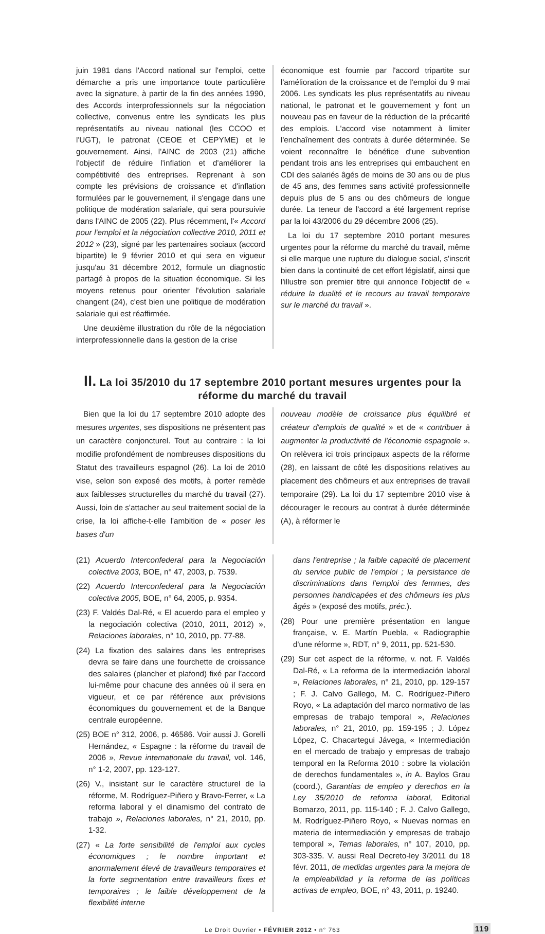juin 1981 dans l'Accord national sur l'emploi, cette démarche a pris une importance toute particulière avec la signature, à partir de la fin des années 1990, des Accords interprofessionnels sur la négociation collective, convenus entre les syndicats les plus représentatifs au niveau national (les CCOO et l'UGT), le patronat (CEOE et CEPYME) et le gouvernement. Ainsi, l'AINC de 2003 (21) affiche l'objectif de réduire l'inflation et d'améliorer la compétitivité des entreprises. Reprenant à son compte les prévisions de croissance et d'inflation formulées par le gouvernement, il s'engage dans une politique de modération salariale, qui sera poursuivie dans l'AINC de 2005 (22). Plus récemment, l'« Accord pour l'emploi et la négociation collective 2010, 2011 et 2012 » (23), signé par les partenaires sociaux (accord bipartite) le 9 février 2010 et qui sera en vigueur jusqu'au 31 décembre 2012, formule un diagnostic partagé à propos de la situation économique. Si les moyens retenus pour orienter l'évolution salariale changent (24), c'est bien une politique de modération salariale qui est réaffirmée.
Une deuxième illustration du rôle de la négociation interprofessionnelle dans la gestion de la crise
économique est fournie par l'accord tripartite sur l'amélioration de la croissance et de l'emploi du 9 mai 2006. Les syndicats les plus représentatifs au niveau national, le patronat et le gouvernement y font un nouveau pas en faveur de la réduction de la précarité des emplois. L'accord vise notamment à limiter l'enchaînement des contrats à durée déterminée. Se voient reconnaître le bénéfice d'une subvention pendant trois ans les entreprises qui embauchent en CDI des salariés âgés de moins de 30 ans ou de plus de 45 ans, des femmes sans activité professionnelle depuis plus de 5 ans ou des chômeurs de longue durée. La teneur de l'accord a été largement reprise par la loi 43/2006 du 29 décembre 2006 (25).
La loi du 17 septembre 2010 portant mesures urgentes pour la réforme du marché du travail, même si elle marque une rupture du dialogue social, s'inscrit bien dans la continuité de cet effort législatif, ainsi que l'illustre son premier titre qui annonce l'objectif de « réduire la dualité et le recours au travail temporaire sur le marché du travail ».
II. La loi 35/2010 du 17 septembre 2010 portant mesures urgentes pour la réforme du marché du travail
Bien que la loi du 17 septembre 2010 adopte des mesures urgentes, ses dispositions ne présentent pas un caractère conjoncturel. Tout au contraire : la loi modifie profondément de nombreuses dispositions du Statut des travailleurs espagnol (26). La loi de 2010 vise, selon son exposé des motifs, à porter remède aux faiblesses structurelles du marché du travail (27). Aussi, loin de s'attacher au seul traitement social de la crise, la loi affiche-t-elle l'ambition de « poser les bases d'un
nouveau modèle de croissance plus équilibré et créateur d'emplois de qualité » et de « contribuer à augmenter la productivité de l'économie espagnole ». On relèvera ici trois principaux aspects de la réforme (28), en laissant de côté les dispositions relatives au placement des chômeurs et aux entreprises de travail temporaire (29). La loi du 17 septembre 2010 vise à décourager le recours au contrat à durée déterminée (A), à réformer le
(21) Acuerdo Interconfederal para la Negociación colectiva 2003, BOE, n° 47, 2003, p. 7539.
(22) Acuerdo Interconfederal para la Negociación colectiva 2005, BOE, n° 64, 2005, p. 9354.
(23) F. Valdés Dal-Ré, « El acuerdo para el empleo y la negociación colectiva (2010, 2011, 2012) », Relaciones laborales, n° 10, 2010, pp. 77-88.
(24) La fixation des salaires dans les entreprises devra se faire dans une fourchette de croissance des salaires (plancher et plafond) fixé par l'accord lui-même pour chacune des années où il sera en vigueur, et ce par référence aux prévisions économiques du gouvernement et de la Banque centrale européenne.
(25) BOE n° 312, 2006, p. 46586. Voir aussi J. Gorelli Hernández, « Espagne : la réforme du travail de 2006 », Revue internationale du travail, vol. 146, n° 1-2, 2007, pp. 123-127.
(26) V., insistant sur le caractère structurel de la réforme, M. Rodríguez-Piñero y Bravo-Ferrer, « La reforma laboral y el dinamismo del contrato de trabajo », Relaciones laborales, n° 21, 2010, pp. 1-32.
(27) « La forte sensibilité de l'emploi aux cycles économiques ; le nombre important et anormalement élevé de travailleurs temporaires et la forte segmentation entre travailleurs fixes et temporaires ; le faible développement de la flexibilité interne
dans l'entreprise ; la faible capacité de placement du service public de l'emploi ; la persistance de discriminations dans l'emploi des femmes, des personnes handicapées et des chômeurs les plus âgés » (exposé des motifs, préc.).
(28) Pour une première présentation en langue française, v. E. Martín Puebla, « Radiographie d'une réforme », RDT, n° 9, 2011, pp. 521-530.
(29) Sur cet aspect de la réforme, v. not. F. Valdés Dal-Ré, « La reforma de la intermediación laboral », Relaciones laborales, n° 21, 2010, pp. 129-157 ; F. J. Calvo Gallego, M. C. Rodríguez-Piñero Royo, « La adaptación del marco normativo de las empresas de trabajo temporal », Relaciones laborales, n° 21, 2010, pp. 159-195 ; J. López López, C. Chacartegui Jávega, « Intermediación en el mercado de trabajo y empresas de trabajo temporal en la Reforma 2010 : sobre la violación de derechos fundamentales », in A. Baylos Grau (coord.), Garantías de empleo y derechos en la Ley 35/2010 de reforma laboral, Editorial Bomarzo, 2011, pp. 115-140 ; F. J. Calvo Gallego, M. Rodríguez-Piñero Royo, « Nuevas normas en materia de intermediación y empresas de trabajo temporal », Temas laborales, n° 107, 2010, pp. 303-335. V. aussi Real Decreto-ley 3/2011 du 18 févr. 2011, de medidas urgentes para la mejora de la empleabilidad y la reforma de las políticas activas de empleo, BOE, n° 43, 2011, p. 19240.
Le Droit Ouvrier • FÉVRIER 2012 • n° 763 119